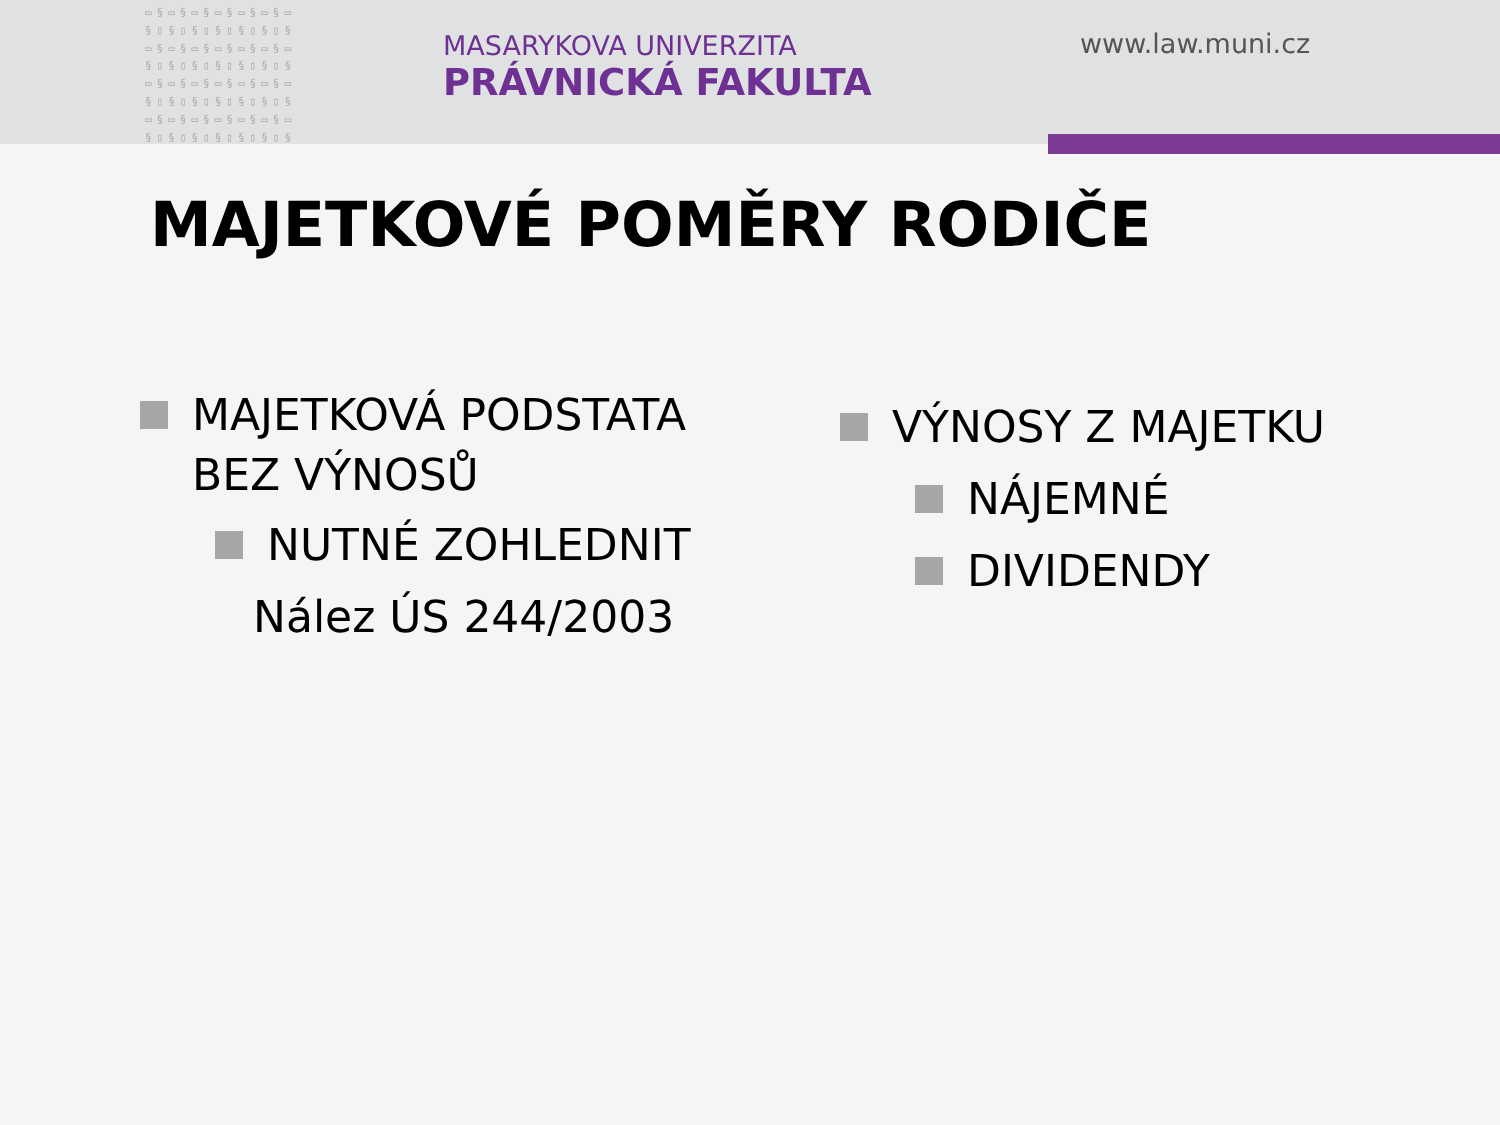▭§▭§▭§▭§▭§▭§▭ §▯§▯§▯§▯§▯§▯§ ▭§▭§▭§▭§▭§▭§▭ §▯§▯§▯§▯§▯§▯§ ▭§▭§▭§▭§▭§▭§▭ §▯§▯§▯§▯§▯§▯§ ▭§▭§▭§▭§▭§▭§▭ §▯§▯§▯§▯§▯§▯§
MASARYKOVA UNIVERZITA
PRÁVNICKÁ FAKULTA
www.law.muni.cz
MAJETKOVÉ POMĚRY RODIČE
MAJETKOVÁ PODSTATA
BEZ VÝNOSŮ
NUTNÉ ZOHLEDNIT
Nález ÚS 244/2003
VÝNOSY Z MAJETKU
NÁJEMNÉ
DIVIDENDY